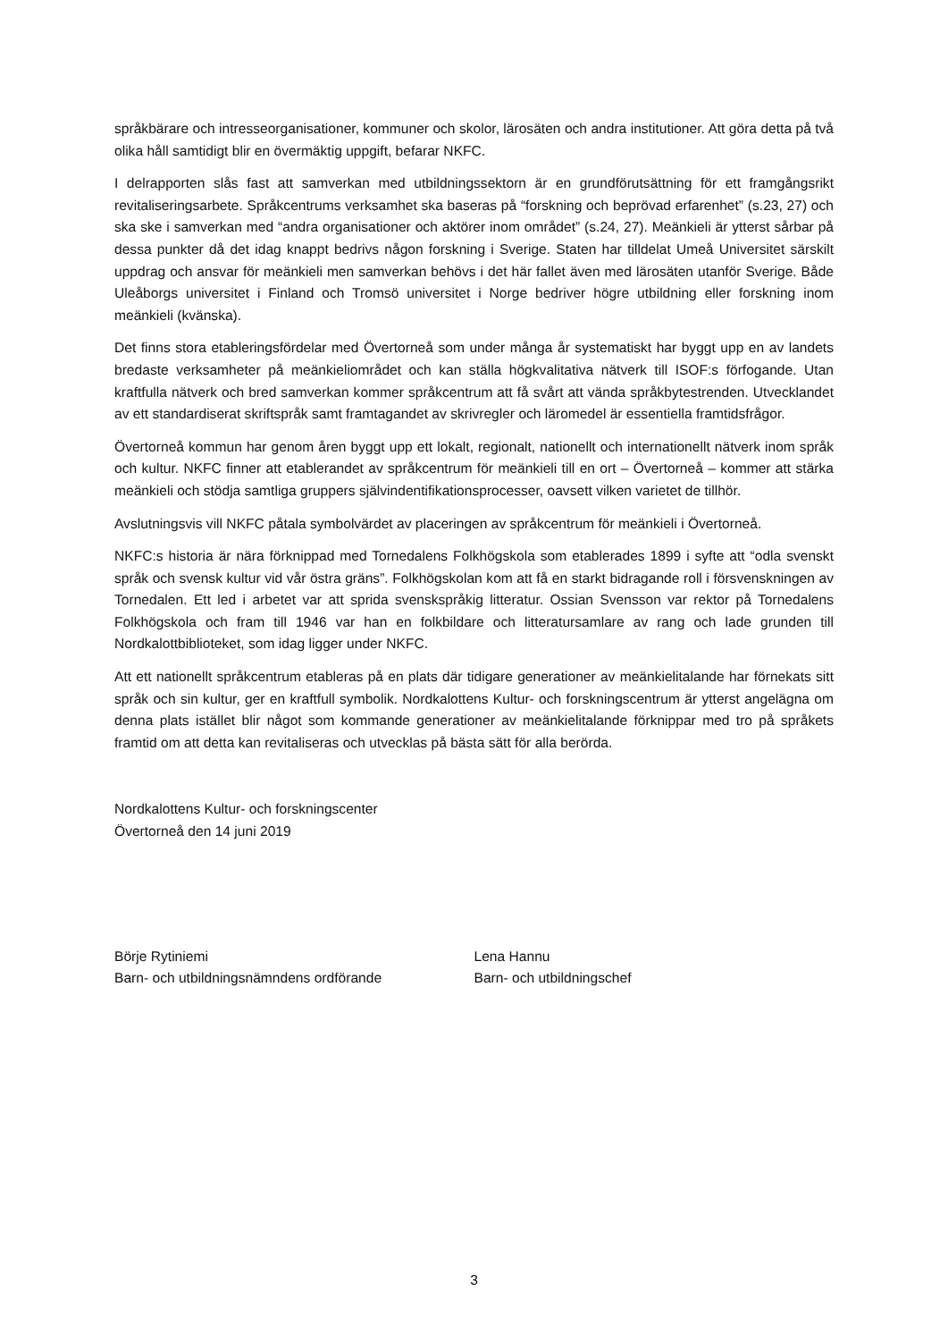språkbärare och intresseorganisationer, kommuner och skolor, lärosäten och andra institutioner. Att göra detta på två olika håll samtidigt blir en övermäktig uppgift, befarar NKFC.
I delrapporten slås fast att samverkan med utbildningssektorn är en grundförutsättning för ett framgångsrikt revitaliseringsarbete. Språkcentrums verksamhet ska baseras på “forskning och beprövad erfarenhet” (s.23, 27) och ska ske i samverkan med “andra organisationer och aktörer inom området” (s.24, 27). Meänkieli är ytterst sårbar på dessa punkter då det idag knappt bedrivs någon forskning i Sverige. Staten har tilldelat Umeå Universitet särskilt uppdrag och ansvar för meänkieli men samverkan behövs i det här fallet även med lärosäten utanför Sverige. Både Uleåborgs universitet i Finland och Tromsö universitet i Norge bedriver högre utbildning eller forskning inom meänkieli (kvänska).
Det finns stora etableringsfördelar med Övertorneå som under många år systematiskt har byggt upp en av landets bredaste verksamheter på meänkieliområdet och kan ställa högkvalitativa nätverk till ISOF:s förfogande. Utan kraftfulla nätverk och bred samverkan kommer språkcentrum att få svårt att vända språkbytestrenden. Utvecklandet av ett standardiserat skriftspråk samt framtagandet av skrivregler och läromedel är essentiella framtidsfrågor.
Övertorneå kommun har genom åren byggt upp ett lokalt, regionalt, nationellt och internationellt nätverk inom språk och kultur. NKFC finner att etablerandet av språkcentrum för meänkieli till en ort – Övertorneå – kommer att stärka meänkieli och stödja samtliga gruppers självindentifikationsprocesser, oavsett vilken varietet de tillhör.
Avslutningsvis vill NKFC påtala symbolvärdet av placeringen av språkcentrum för meänkieli i Övertorneå.
NKFC:s historia är nära förknippad med Tornedalens Folkhögskola som etablerades 1899 i syfte att “odla svenskt språk och svensk kultur vid vår östra gräns”. Folkhögskolan kom att få en starkt bidragande roll i försvenskningen av Tornedalen. Ett led i arbetet var att sprida svenskspråkig litteratur. Ossian Svensson var rektor på Tornedalens Folkhögskola och fram till 1946 var han en folkbildare och litteratursamlare av rang och lade grunden till Nordkalottbiblioteket, som idag ligger under NKFC.
Att ett nationellt språkcentrum etableras på en plats där tidigare generationer av meänkielitalande har förnekats sitt språk och sin kultur, ger en kraftfull symbolik. Nordkalottens Kultur- och forskningscentrum är ytterst angelägna om denna plats istället blir något som kommande generationer av meänkielitalande förknippar med tro på språkets framtid om att detta kan revitaliseras och utvecklas på bästa sätt för alla berörda.
Nordkalottens Kultur- och forskningscenter
Övertorneå den 14 juni 2019
Börje Rytiniemi
Barn- och utbildningsnämndens ordförande
Lena Hannu
Barn- och utbildningschef
3